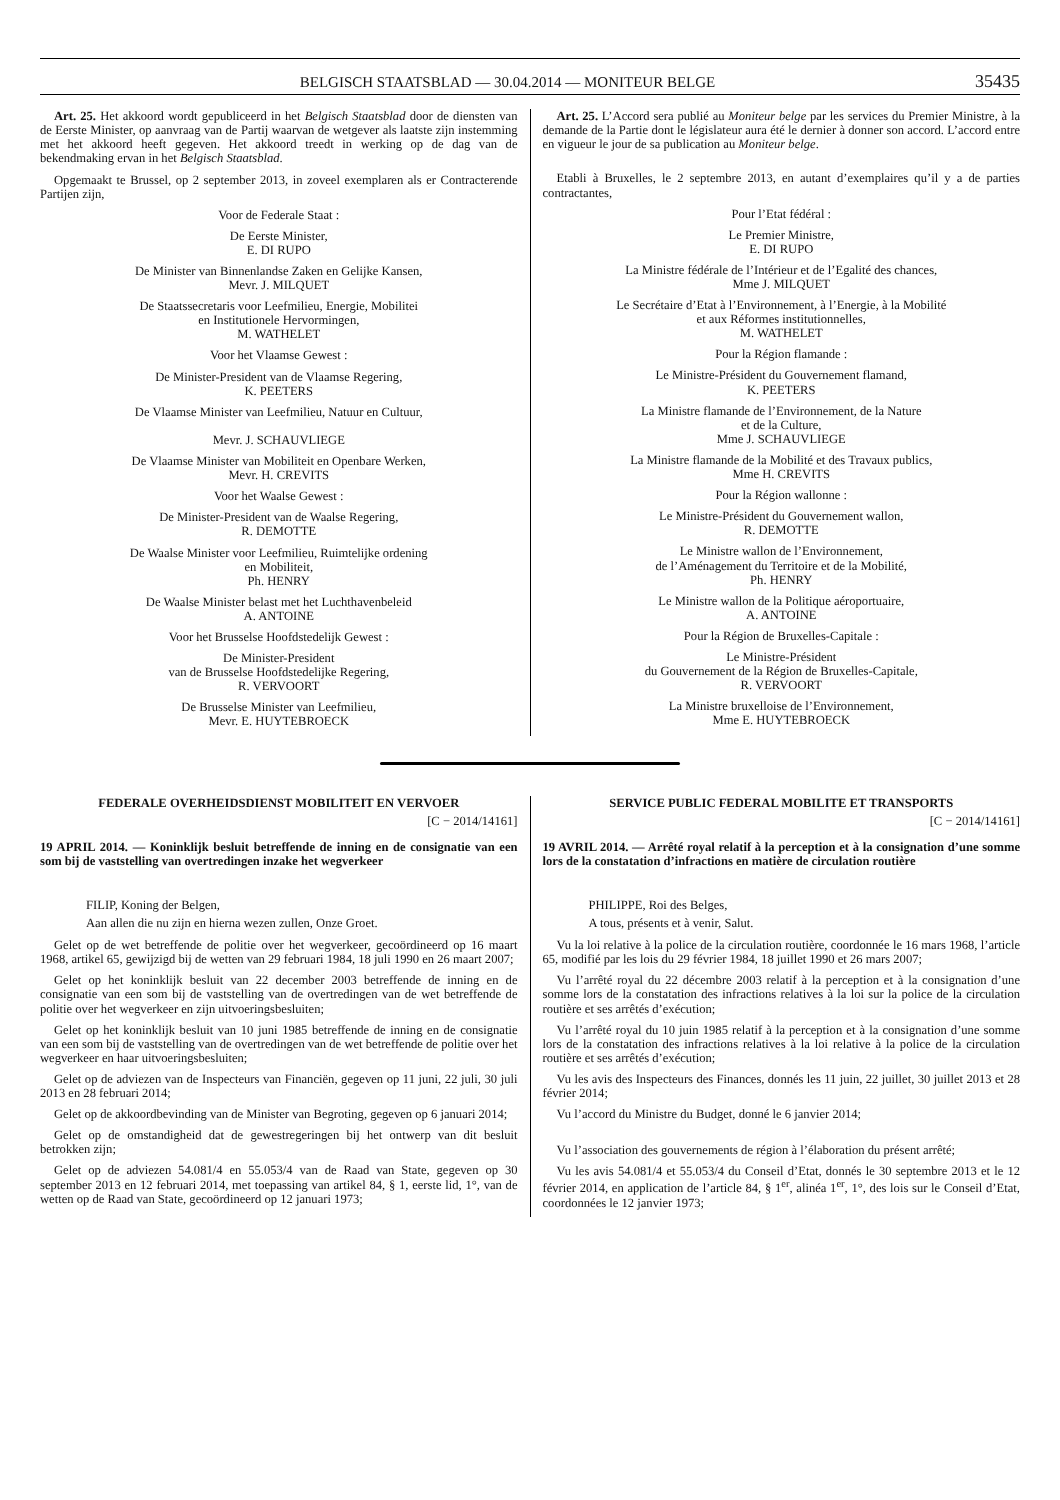BELGISCH STAATSBLAD — 30.04.2014 — MONITEUR BELGE 35435
Art. 25. Het akkoord wordt gepubliceerd in het Belgisch Staatsblad door de diensten van de Eerste Minister, op aanvraag van de Partij waarvan de wetgever als laatste zijn instemming met het akkoord heeft gegeven. Het akkoord treedt in werking op de dag van de bekendmaking ervan in het Belgisch Staatsblad.
Opgemaakt te Brussel, op 2 september 2013, in zoveel exemplaren als er Contracterende Partijen zijn,
Voor de Federale Staat :
De Eerste Minister,
E. DI RUPO
De Minister van Binnenlandse Zaken en Gelijke Kansen,
Mevr. J. MILQUET
De Staatssecretaris voor Leefmilieu, Energie, Mobilitei
en Institutionele Hervormingen,
M. WATHELET
Voor het Vlaamse Gewest :
De Minister-President van de Vlaamse Regering,
K. PEETERS
De Vlaamse Minister van Leefmilieu, Natuur en Cultuur,
Mevr. J. SCHAUVLIEGE
De Vlaamse Minister van Mobiliteit en Openbare Werken,
Mevr. H. CREVITS
Voor het Waalse Gewest :
De Minister-President van de Waalse Regering,
R. DEMOTTE
De Waalse Minister voor Leefmilieu, Ruimtelijke ordening
en Mobiliteit,
Ph. HENRY
De Waalse Minister belast met het Luchthavenbeleid
A. ANTOINE
Voor het Brusselse Hoofdstedelijk Gewest :
De Minister-President
van de Brusselse Hoofdstedelijke Regering,
R. VERVOORT
De Brusselse Minister van Leefmilieu,
Mevr. E. HUYTEBROECK
Art. 25. L’Accord sera publié au Moniteur belge par les services du Premier Ministre, à la demande de la Partie dont le législateur aura été le dernier à donner son accord. L’accord entre en vigueur le jour de sa publication au Moniteur belge.
Etabli à Bruxelles, le 2 septembre 2013, en autant d’exemplaires qu’il y a de parties contractantes,
Pour l’Etat fédéral :
Le Premier Ministre,
E. DI RUPO
La Ministre fédérale de l’Intérieur et de l’Egalité des chances,
Mme J. MILQUET
Le Secrétaire d’Etat à l’Environnement, à l’Energie, à la Mobilité
et aux Réformes institutionnelles,
M. WATHELET
Pour la Région flamande :
Le Ministre-Président du Gouvernement flamand,
K. PEETERS
La Ministre flamande de l’Environnement, de la Nature
et de la Culture,
Mme J. SCHAUVLIEGE
La Ministre flamande de la Mobilité et des Travaux publics,
Mme H. CREVITS
Pour la Région wallonne :
Le Ministre-Président du Gouvernement wallon,
R. DEMOTTE
Le Ministre wallon de l’Environnement,
de l’Aménagement du Territoire et de la Mobilité,
Ph. HENRY
Le Ministre wallon de la Politique aéroportuaire,
A. ANTOINE
Pour la Région de Bruxelles-Capitale :
Le Ministre-Président
du Gouvernement de la Région de Bruxelles-Capitale,
R. VERVOORT
La Ministre bruxelloise de l’Environnement,
Mme E. HUYTEBROECK
FEDERALE OVERHEIDSDIENST MOBILITEIT EN VERVOER
[C − 2014/14161]
19 APRIL 2014. — Koninklijk besluit betreffende de inning en de consignatie van een som bij de vaststelling van overtredingen inzake het wegverkeer
FILIP, Koning der Belgen,
Aan allen die nu zijn en hierna wezen zullen, Onze Groet.
Gelet op de wet betreffende de politie over het wegverkeer, gecoördineerd op 16 maart 1968, artikel 65, gewijzigd bij de wetten van 29 februari 1984, 18 juli 1990 en 26 maart 2007;
Gelet op het koninklijk besluit van 22 december 2003 betreffende de inning en de consignatie van een som bij de vaststelling van de overtredingen van de wet betreffende de politie over het wegverkeer en zijn uitvoeringsbesluiten;
Gelet op het koninklijk besluit van 10 juni 1985 betreffende de inning en de consignatie van een som bij de vaststelling van de overtredingen van de wet betreffende de politie over het wegverkeer en haar uitvoeringsbesluiten;
Gelet op de adviezen van de Inspecteurs van Financiën, gegeven op 11 juni, 22 juli, 30 juli 2013 en 28 februari 2014;
Gelet op de akkoordbevinding van de Minister van Begroting, gegeven op 6 januari 2014;
Gelet op de omstandigheid dat de gewestregeringen bij het ontwerp van dit besluit betrokken zijn;
Gelet op de adviezen 54.081/4 en 55.053/4 van de Raad van State, gegeven op 30 september 2013 en 12 februari 2014, met toepassing van artikel 84, § 1, eerste lid, 1°, van de wetten op de Raad van State, gecoördineerd op 12 januari 1973;
SERVICE PUBLIC FEDERAL MOBILITE ET TRANSPORTS
[C − 2014/14161]
19 AVRIL 2014. — Arrêté royal relatif à la perception et à la consignation d’une somme lors de la constatation d’infractions en matière de circulation routière
PHILIPPE, Roi des Belges,
A tous, présents et à venir, Salut.
Vu la loi relative à la police de la circulation routière, coordonnée le 16 mars 1968, l’article 65, modifié par les lois du 29 février 1984, 18 juillet 1990 et 26 mars 2007;
Vu l’arrêté royal du 22 décembre 2003 relatif à la perception et à la consignation d’une somme lors de la constatation des infractions relatives à la loi sur la police de la circulation routière et ses arrêtés d’exécution;
Vu l’arrêté royal du 10 juin 1985 relatif à la perception et à la consignation d’une somme lors de la constatation des infractions relatives à la loi relative à la police de la circulation routière et ses arrêtés d’exécution;
Vu les avis des Inspecteurs des Finances, donnés les 11 juin, 22 juillet, 30 juillet 2013 et 28 février 2014;
Vu l’accord du Ministre du Budget, donné le 6 janvier 2014;
Vu l’association des gouvernements de région à l’élaboration du présent arrêté;
Vu les avis 54.081/4 et 55.053/4 du Conseil d’Etat, donnés le 30 septembre 2013 et le 12 février 2014, en application de l’article 84, § 1<sup>er</sup>, alinéa 1<sup>er</sup>, 1°, des lois sur le Conseil d’Etat, coordonnées le 12 janvier 1973;